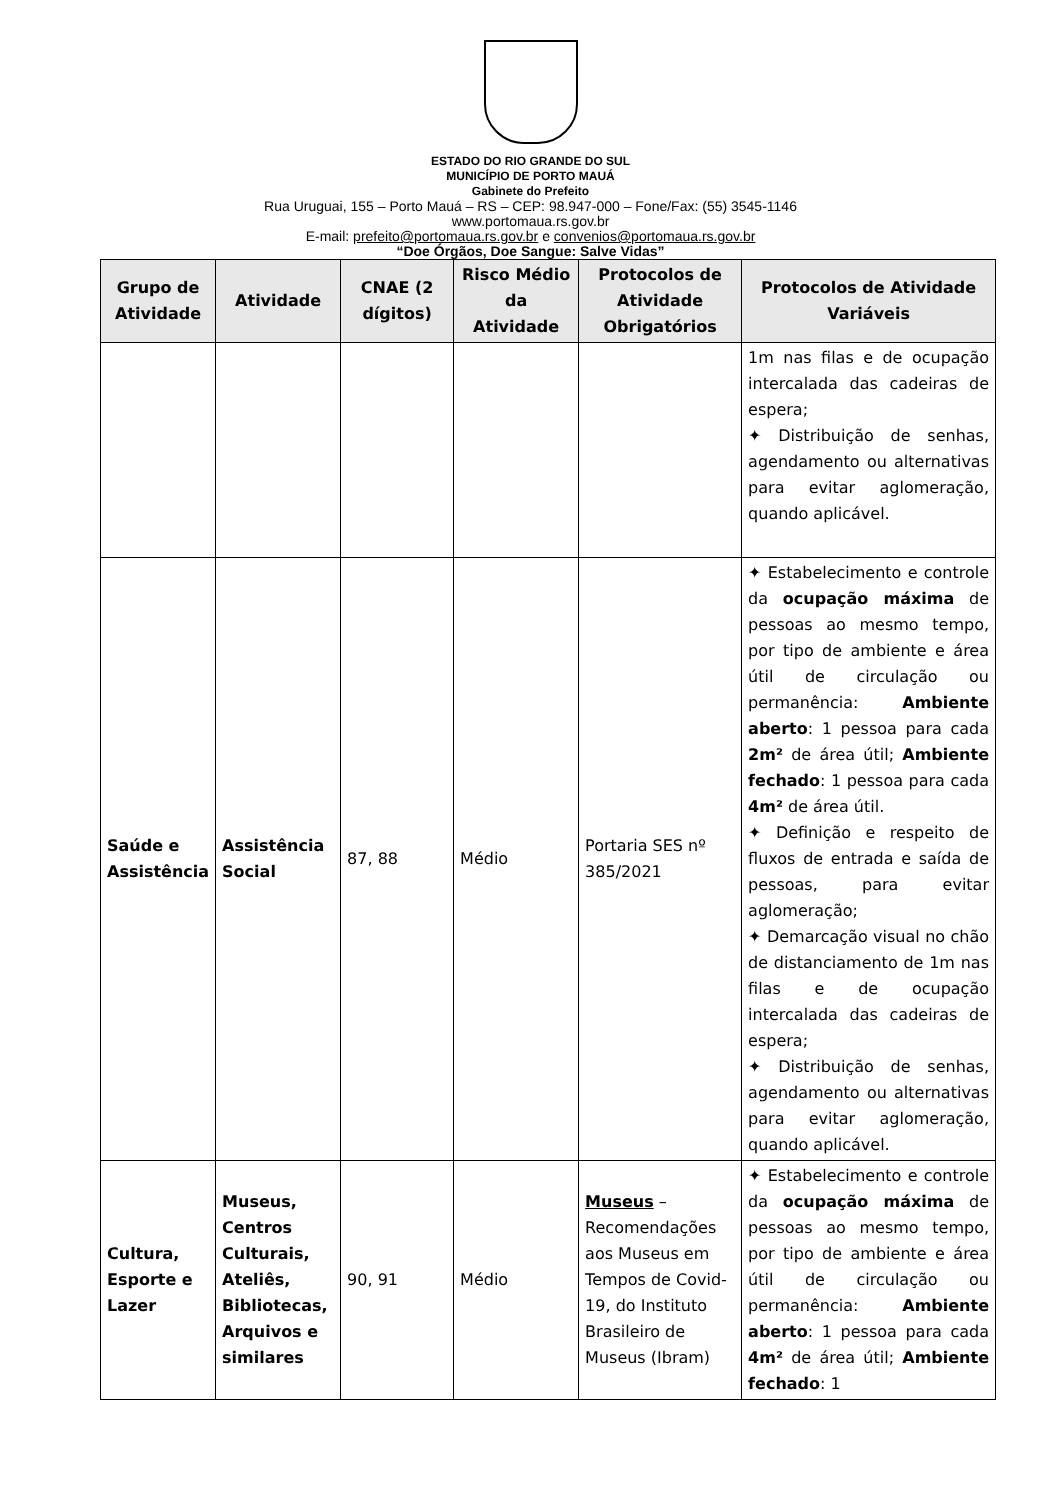ESTADO DO RIO GRANDE DO SUL
MUNICÍPIO DE PORTO MAUÁ
Gabinete do Prefeito
Rua Uruguai, 155 – Porto Mauá – RS – CEP: 98.947-000 – Fone/Fax: (55) 3545-1146
www.portomaua.rs.gov.br
E-mail: prefeito@portomaua.rs.gov.br e convenios@portomaua.rs.gov.br
“Doe Órgãos, Doe Sangue: Salve Vidas”
| Grupo de Atividade | Atividade | CNAE (2 dígitos) | Risco Médio da Atividade | Protocolos de Atividade Obrigatórios | Protocolos de Atividade Variáveis |
| --- | --- | --- | --- | --- | --- |
| | | | | | 1m nas filas e de ocupação intercalada das cadeiras de espera; ✦ Distribuição de senhas, agendamento ou alternativas para evitar aglomeração, quando aplicável. |
| Saúde e Assistência | Assistência Social | 87, 88 | Médio | Portaria SES nº 385/2021 | ✦ Estabelecimento e controle da ocupação máxima de pessoas ao mesmo tempo, por tipo de ambiente e área útil de circulação ou permanência: Ambiente aberto : 1 pessoa para cada 2m² de área útil; Ambiente fechado : 1 pessoa para cada 4m² de área útil. ✦ Definição e respeito de fluxos de entrada e saída de pessoas, para evitar aglomeração; ✦ Demarcação visual no chão de distanciamento de 1m nas filas e de ocupação intercalada das cadeiras de espera; ✦ Distribuição de senhas, agendamento ou alternativas para evitar aglomeração, quando aplicável. |
| Cultura, Esporte e Lazer | Museus, Centros Culturais, Ateliês, Bibliotecas, Arquivos e similares | 90, 91 | Médio | Museus – Recomendações aos Museus em Tempos de Covid-19, do Instituto Brasileiro de Museus (Ibram) | ✦ Estabelecimento e controle da ocupação máxima de pessoas ao mesmo tempo, por tipo de ambiente e área útil de circulação ou permanência: Ambiente aberto : 1 pessoa para cada 4m² de área útil; Ambiente fechado : 1 |